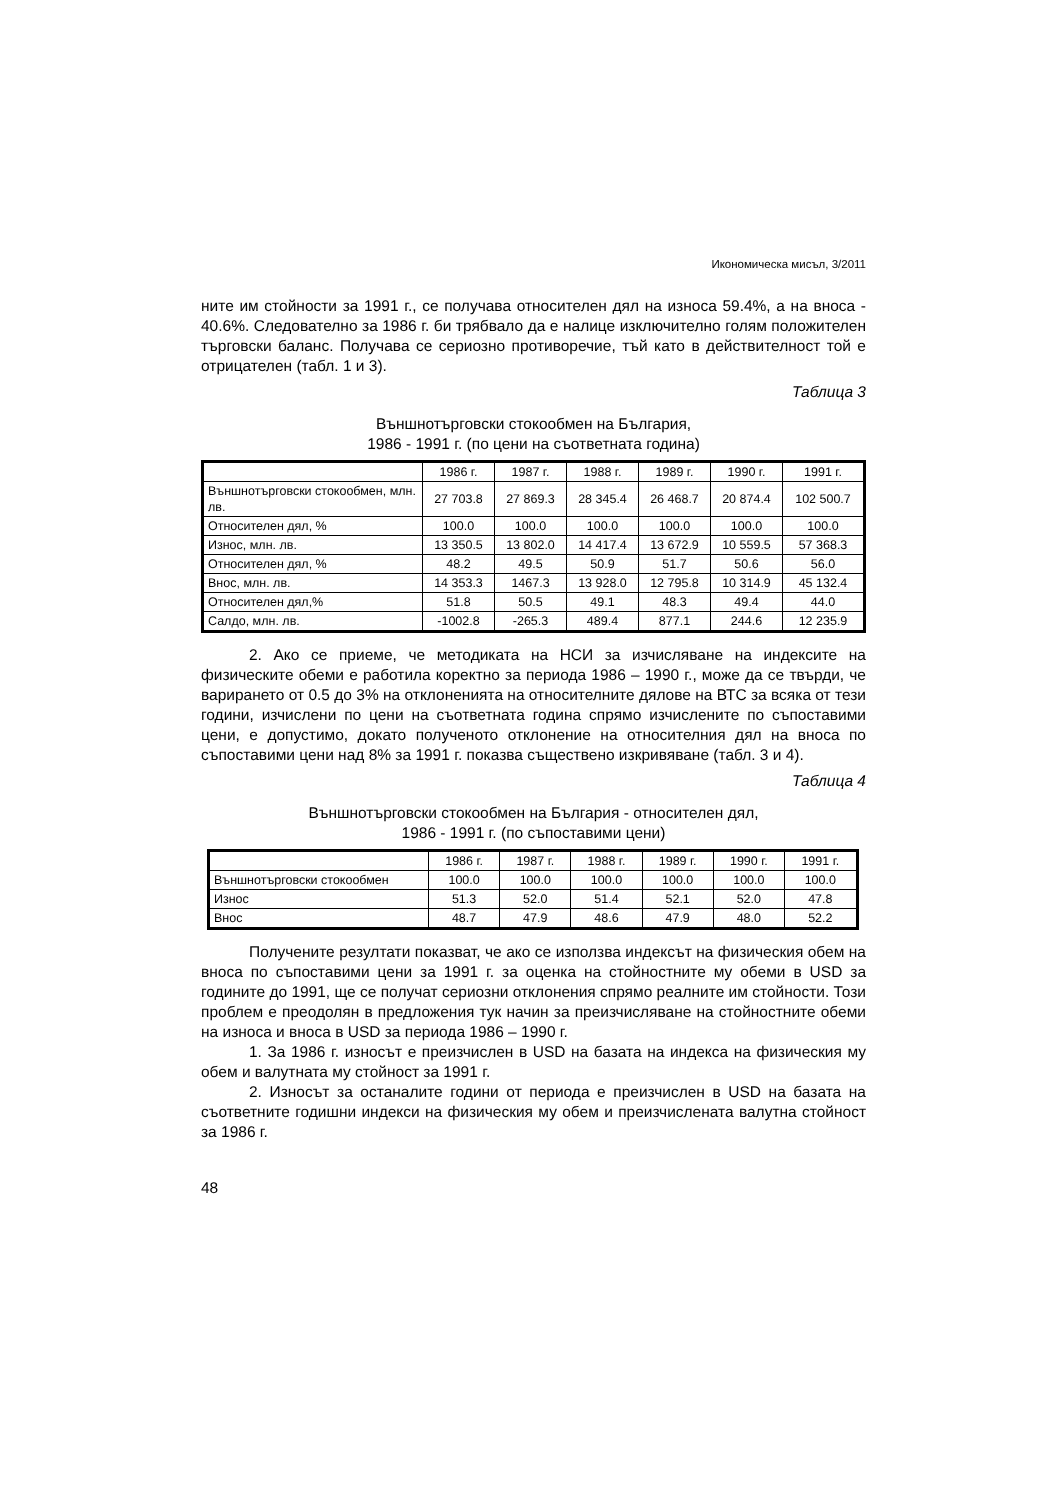Икономическа мисъл, 3/2011
ните им стойности за 1991 г., се получава относителен дял на износа 59.4%, а на вноса - 40.6%. Следователно за 1986 г. би трябвало да е налице изключително голям положителен търговски баланс. Получава се сериозно противоречие, тъй като в действителност той е отрицателен (табл. 1 и 3).
Таблица 3
Външнотърговски стокообмен на България,
1986 - 1991 г. (по цени на съответната година)
| | 1986 г. | 1987 г. | 1988 г. | 1989 г. | 1990 г. | 1991 г. |
| --- | --- | --- | --- | --- | --- | --- |
| Външнотърговски стокообмен, млн. лв. | 27 703.8 | 27 869.3 | 28 345.4 | 26 468.7 | 20 874.4 | 102 500.7 |
| Относителен дял, % | 100.0 | 100.0 | 100.0 | 100.0 | 100.0 | 100.0 |
| Износ, млн. лв. | 13 350.5 | 13 802.0 | 14 417.4 | 13 672.9 | 10 559.5 | 57 368.3 |
| Относителен дял, % | 48.2 | 49.5 | 50.9 | 51.7 | 50.6 | 56.0 |
| Внос, млн. лв. | 14 353.3 | 1467.3 | 13 928.0 | 12 795.8 | 10 314.9 | 45 132.4 |
| Относителен дял,% | 51.8 | 50.5 | 49.1 | 48.3 | 49.4 | 44.0 |
| Салдо, млн. лв. | -1002.8 | -265.3 | 489.4 | 877.1 | 244.6 | 12 235.9 |
2. Ако се приеме, че методиката на НСИ за изчисляване на индексите на физическите обеми е работила коректно за периода 1986 – 1990 г., може да се твърди, че варирането от 0.5 до 3% на отклоненията на относителните дялове на ВТС за всяка от тези години, изчислени по цени на съответната година спрямо изчислените по съпоставими цени, е допустимо, докато полученото отклонение на относителния дял на вноса по съпоставими цени над 8% за 1991 г. показва съществено изкривяване (табл. 3 и 4).
Таблица 4
Външнотърговски стокообмен на България - относителен дял,
1986 - 1991 г. (по съпоставими цени)
| | 1986 г. | 1987 г. | 1988 г. | 1989 г. | 1990 г. | 1991 г. |
| --- | --- | --- | --- | --- | --- | --- |
| Външнотърговски стокообмен | 100.0 | 100.0 | 100.0 | 100.0 | 100.0 | 100.0 |
| Износ | 51.3 | 52.0 | 51.4 | 52.1 | 52.0 | 47.8 |
| Внос | 48.7 | 47.9 | 48.6 | 47.9 | 48.0 | 52.2 |
Получените резултати показват, че ако се използва индексът на физическия обем на вноса по съпоставими цени за 1991 г. за оценка на стойностните му обеми в USD за годините до 1991, ще се получат сериозни отклонения спрямо реалните им стойности. Този проблем е преодолян в предложения тук начин за преизчисляване на стойностните обеми на износа и вноса в USD за периода 1986 – 1990 г.
1. За 1986 г. износът е преизчислен в USD на базата на индекса на физическия му обем и валутната му стойност за 1991 г.
2. Износът за останалите години от периода е преизчислен в USD на базата на съответните годишни индекси на физическия му обем и преизчислената валутна стойност за 1986 г.
48